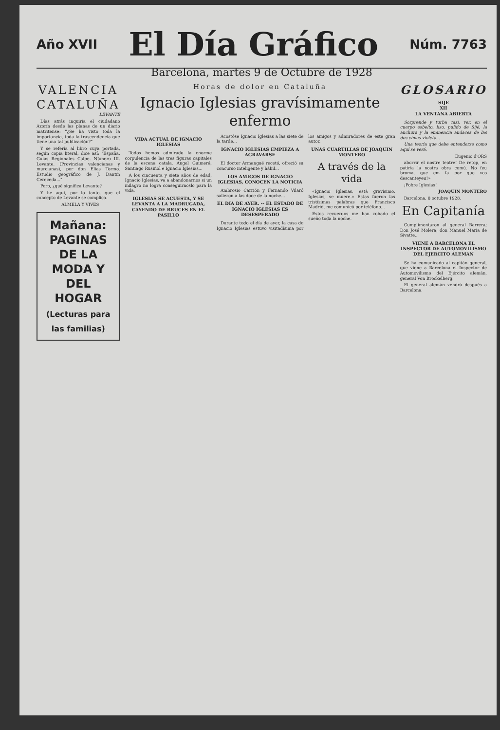Año XVII
El Día Gráfico
Núm. 7763
Barcelona, martes 9 de Octubre de 1928
VALENCIA
CATALUÑA
LEVANTE
Días atrás inquiría el ciudadano Azorín desde las planas de un diario matritense: "¿Se ha visto toda la importancia, toda la trascendencia que tiene una tal publicación?"
Y se refería al libro cuya portada, según copia literal, dice así: "España. Guías Regionales Calpe. Número III. Levante. (Provincias valencianas y murcianas), por don Elías Tormo. Estudio geográfico de J. Dantín Cereceda..."
Pero, ¿qué significa Levante?
Y he aquí, por lo tanto, que el concepto de Levante se complica.
ALMELA Y VIVES
Mañana:
PAGINAS DE LA MODA Y DEL HOGAR
(Lecturas para las familias)
Horas de dolor en Cataluña
Ignacio Iglesias gravísimamente enfermo
VIDA ACTUAL DE IGNACIO IGLESIAS
Todos hemos admirado la enorme corpulencia de las tres figuras capitales de la escena catala. Angel Guimerá, Santiago Rusiñol e Ignacio Iglesias...
A los cincuenta y siete años de edad, Ignacio Iglesias, va a abandonarnos si un milagro no logra conseguirnoslo para la vida.
IGLESIAS SE ACUESTA, Y SE LEVANTA A LA MADRUGADA, CAYENDO DE BRUCES EN EL PASILLO
Acostóse Ignacio Iglesias a las siete de la tarde...
IGNACIO IGLESIAS EMPIEZA A AGRAVARSE
El doctor Armangué recetó, ofreció su concurso inteligente y hábil...
LOS AMIGOS DE IGNACIO IGLESIAS, CONOCEN LA NOTICIA
Ambrosio Carrión y Fernando Vilaró salieron a las doce de la noche...
EL DIA DE AYER. -- EL ESTADO DE IGNACIO IGLESIAS ES DESESPERADO
Durante todo el día de ayer, la casa de Ignacio Iglesias estuvo visitadísima por los amigos y admiradores de este gran autor.
UNAS CUARTILLAS DE JOAQUIN MONTERO
A través de la vida
«Ignacio Iglesias, está gravísimo. Iglesias, se muere.» Estas fueron las tristísimas palabras que Francisco Madrid, me comunicó por teléfono...
Estos recuerdos me han robado el sueño toda la noche.
GLOSARIO
SIJE
XII
LA VENTANA ABIERTA
Sorprende y turba casi, ver, en el cuerpo esbelto, liso, pulido de Sijé, la anchura y la eminencia audaces de las dos cimas violeta...
Una teoría que debe entenderse como aquí se verá.
Eugenio d'ORS
aborrir el nostre teatre! De retop, en patiria la nostra obra comú. No feu broma, que em fa por que vos descanteyeu!»
¡Pobre Iglesias!
JOAQUIN MONTERO
Barcelona, 8 octubre 1928.
En Capitanía
Cumplimentaron al general Barrera; Don José Molera; don Manuel María de Sivatte...
VIENE A BARCELONA EL INSPECTOR DE AUTOMOVILISMO DEL EJERCITO ALEMAN
Se ha comunicado al capitán general, que viene a Barcelona el Inspector de Automovilismo del Ejército alemán, general Von Brockelberg.
El general alemán vendrá después a Barcelona.